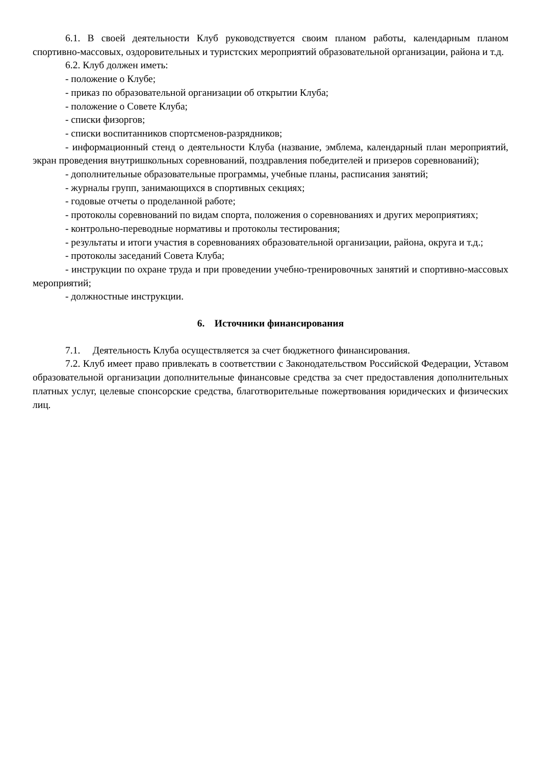6.1. В своей деятельности Клуб руководствуется своим планом работы, календарным планом спортивно-массовых, оздоровительных и туристских мероприятий образовательной организации, района и т.д.
6.2. Клуб должен иметь:
- положение о Клубе;
- приказ по образовательной организации об открытии Клуба;
- положение о Совете Клуба;
- списки физоргов;
- списки воспитанников спортсменов-разрядников;
- информационный стенд о деятельности Клуба (название, эмблема, календарный план мероприятий, экран проведения внутришкольных соревнований, поздравления победителей и призеров соревнований);
- дополнительные образовательные программы, учебные планы, расписания занятий;
- журналы групп, занимающихся в спортивных секциях;
- годовые отчеты о проделанной работе;
- протоколы соревнований по видам спорта, положения о соревнованиях и других мероприятиях;
- контрольно-переводные нормативы и протоколы тестирования;
- результаты и итоги участия в соревнованиях образовательной организации, района, округа и т.д.;
- протоколы заседаний Совета Клуба;
- инструкции по охране труда и при проведении учебно-тренировочных занятий и спортивно-массовых мероприятий;
- должностные инструкции.
6. Источники финансирования
7.1. Деятельность Клуба осуществляется за счет бюджетного финансирования.
7.2. Клуб имеет право привлекать в соответствии с Законодательством Российской Федерации, Уставом образовательной организации дополнительные финансовые средства за счет предоставления дополнительных платных услуг, целевые спонсорские средства, благотворительные пожертвования юридических и физических лиц.